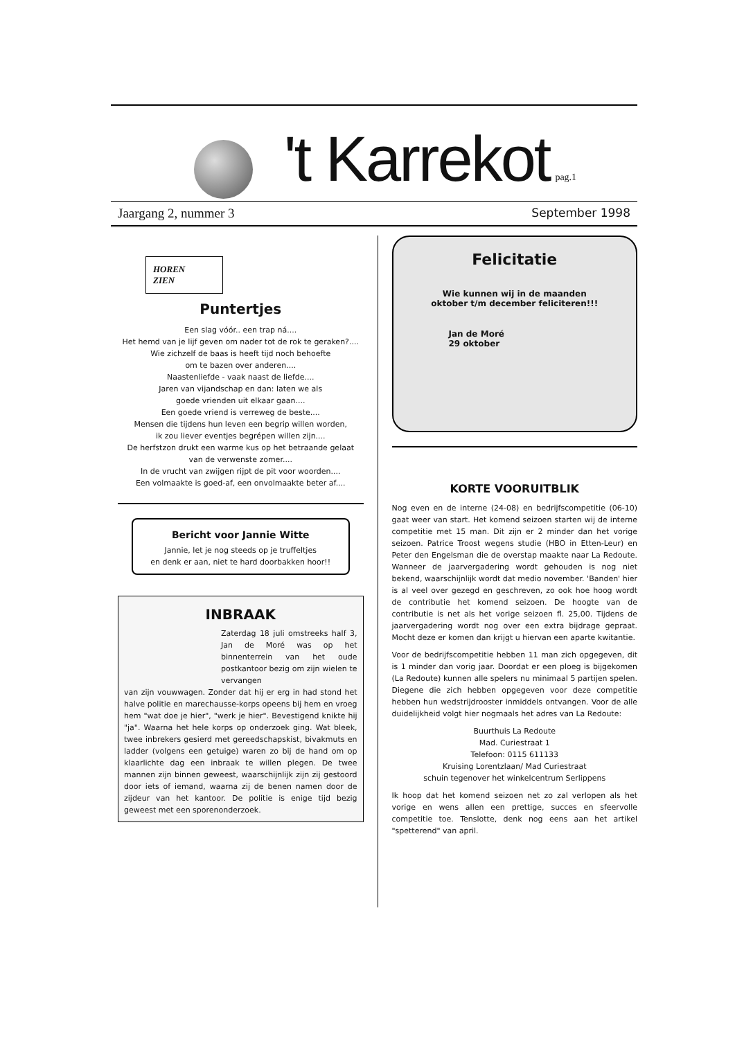't Karrekot
pag.1
Jaargang 2, nummer 3 September 1998
HOREN
ZIEN
Puntertjes
Een slag vóór.. een trap ná....
Het hemd van je lijf geven om nader tot de rok te geraken?....
Wie zichzelf de baas is heeft tijd noch behoefte
om te bazen over anderen....
Naastenliefde - vaak naast de liefde....
Jaren van vijandschap en dan: laten we als
goede vrienden uit elkaar gaan....
Een goede vriend is verreweg de beste....
Mensen die tijdens hun leven een begrip willen worden,
ik zou liever eventjes begrépen willen zijn....
De herfstzon drukt een warme kus op het betraande gelaat
van de verwenste zomer....
In de vrucht van zwijgen rijpt de pit voor woorden....
Een volmaakte is goed-af, een onvolmaakte beter af....
Bericht voor Jannie Witte
Jannie, let je nog steeds op je truffeltjes
en denk er aan, niet te hard doorbakken hoor!!
INBRAAK
Zaterdag 18 juli omstreeks half 3, Jan de Moré was op het binnenterrein van het oude postkantoor bezig om zijn wielen te vervangen
van zijn vouwwagen. Zonder dat hij er erg in had stond het halve politie en marechausse-korps opeens bij hem en vroeg hem "wat doe je hier", "werk je hier". Bevestigend knikte hij "ja". Waarna het hele korps op onderzoek ging. Wat bleek, twee inbrekers gesierd met gereedschapskist, bivakmuts en ladder (volgens een getuige) waren zo bij de hand om op klaarlichte dag een inbraak te willen plegen. De twee mannen zijn binnen geweest, waarschijnlijk zijn zij gestoord door iets of iemand, waarna zij de benen namen door de zijdeur van het kantoor. De politie is enige tijd bezig geweest met een sporenonderzoek.
Felicitatie
Wie kunnen wij in de maanden
oktober t/m december feliciteren!!!
Jan de Moré
29 oktober
KORTE VOORUITBLIK
Nog even en de interne (24-08) en bedrijfscompetitie (06-10) gaat weer van start. Het komend seizoen starten wij de interne competitie met 15 man. Dit zijn er 2 minder dan het vorige seizoen. Patrice Troost wegens studie (HBO in Etten-Leur) en Peter den Engelsman die de overstap maakte naar La Redoute. Wanneer de jaarvergadering wordt gehouden is nog niet bekend, waarschijnlijk wordt dat medio november. 'Banden' hier is al veel over gezegd en geschreven, zo ook hoe hoog wordt de contributie het komend seizoen. De hoogte van de contributie is net als het vorige seizoen fl. 25,00. Tijdens de jaarvergadering wordt nog over een extra bijdrage gepraat. Mocht deze er komen dan krijgt u hiervan een aparte kwitantie.
Voor de bedrijfscompetitie hebben 11 man zich opgegeven, dit is 1 minder dan vorig jaar. Doordat er een ploeg is bijgekomen (La Redoute) kunnen alle spelers nu minimaal 5 partijen spelen. Diegene die zich hebben opgegeven voor deze competitie hebben hun wedstrijdrooster inmiddels ontvangen. Voor de alle duidelijkheid volgt hier nogmaals het adres van La Redoute:
Buurthuis La Redoute
Mad. Curiestraat 1
Telefoon: 0115 611133
Kruising Lorentzlaan/ Mad Curiestraat
schuin tegenover het winkelcentrum Serlippens
Ik hoop dat het komend seizoen net zo zal verlopen als het vorige en wens allen een prettige, succes en sfeervolle competitie toe. Tenslotte, denk nog eens aan het artikel "spetterend" van april.